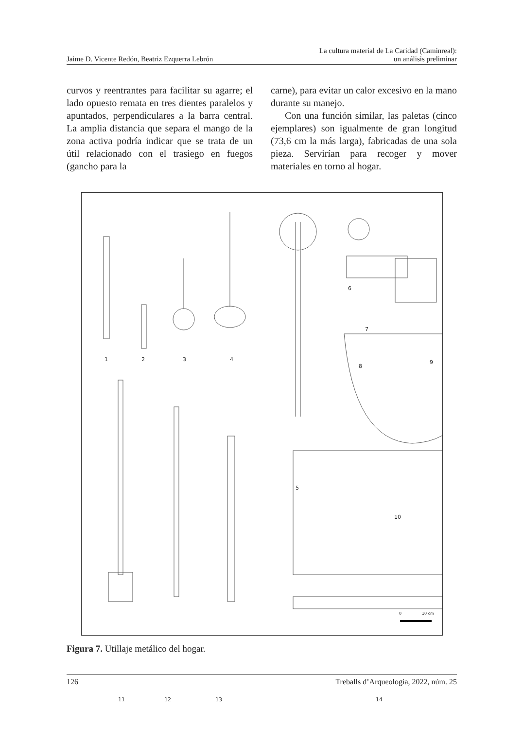Jaime D. Vicente Redón, Beatriz Ezquerra Lebrón La cultura material de La Caridad (Caminreal):
un análisis preliminar
curvos y reentrantes para facilitar su agarre; el lado opuesto remata en tres dientes paralelos y apuntados, perpendiculares a la barra central. La amplia distancia que separa el mango de la zona activa podría indicar que se trata de un útil relacionado con el trasiego en fuegos (gancho para la
carne), para evitar un calor excesivo en la mano durante su manejo.
Con una función similar, las paletas (cinco ejemplares) son igualmente de gran longitud (73,6 cm la más larga), fabricadas de una sola pieza. Servirían para recoger y mover materiales en torno al hogar.
1 2 3 4
6
7
8
9
5
10
11 12 13 14
0 10 cm
Figura 7. Utillaje metálico del hogar.
126 Treballs d’Arqueologia, 2022, núm. 25